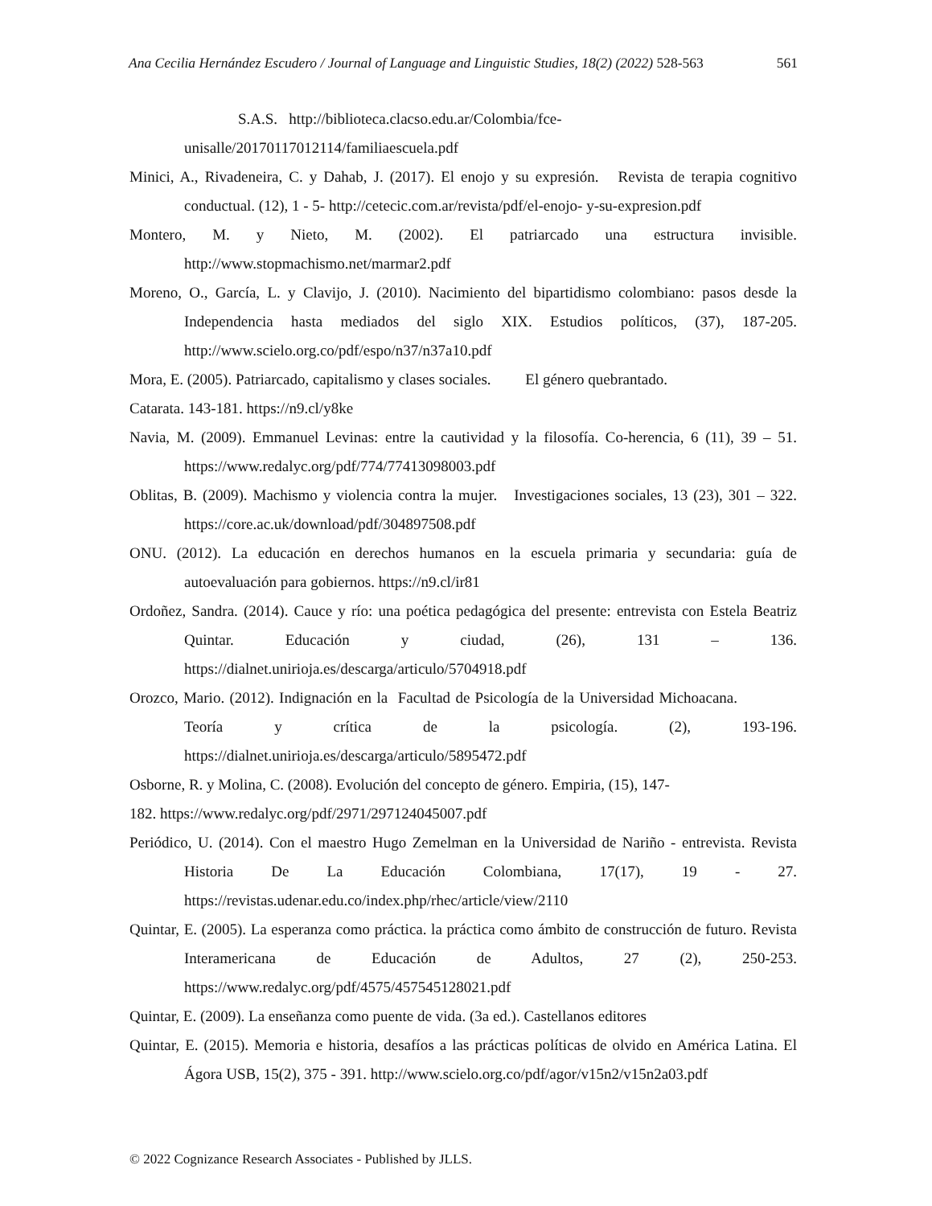Ana Cecilia Hernández Escudero / Journal of Language and Linguistic Studies, 18(2) (2022) 528-563 561
S.A.S. http://biblioteca.clacso.edu.ar/Colombia/fce-
unisalle/20170117012114/familiaescuela.pdf
Minici, A., Rivadeneira, C. y Dahab, J. (2017). El enojo y su expresión. Revista de terapia cognitivo conductual. (12), 1 - 5- http://cetecic.com.ar/revista/pdf/el-enojo- y-su-expresion.pdf
Montero, M. y Nieto, M. (2002). El patriarcado una estructura invisible. http://www.stopmachismo.net/marmar2.pdf
Moreno, O., García, L. y Clavijo, J. (2010). Nacimiento del bipartidismo colombiano: pasos desde la Independencia hasta mediados del siglo XIX. Estudios políticos, (37), 187-205. http://www.scielo.org.co/pdf/espo/n37/n37a10.pdf
Mora, E. (2005). Patriarcado, capitalismo y clases sociales. El género quebrantado.
Catarata. 143-181. https://n9.cl/y8ke
Navia, M. (2009). Emmanuel Levinas: entre la cautividad y la filosofía. Co-herencia, 6 (11), 39 – 51. https://www.redalyc.org/pdf/774/77413098003.pdf
Oblitas, B. (2009). Machismo y violencia contra la mujer. Investigaciones sociales, 13 (23), 301 – 322. https://core.ac.uk/download/pdf/304897508.pdf
ONU. (2012). La educación en derechos humanos en la escuela primaria y secundaria: guía de autoevaluación para gobiernos. https://n9.cl/ir81
Ordoñez, Sandra. (2014). Cauce y río: una poética pedagógica del presente: entrevista con Estela Beatriz Quintar. Educación y ciudad, (26), 131 – 136. https://dialnet.unirioja.es/descarga/articulo/5704918.pdf
Orozco, Mario. (2012). Indignación en la Facultad de Psicología de la Universidad Michoacana. Teoría y crítica de la psicología. (2), 193-196. https://dialnet.unirioja.es/descarga/articulo/5895472.pdf
Osborne, R. y Molina, C. (2008). Evolución del concepto de género. Empiria, (15), 147-
182. https://www.redalyc.org/pdf/2971/297124045007.pdf
Periódico, U. (2014). Con el maestro Hugo Zemelman en la Universidad de Nariño - entrevista. Revista Historia De La Educación Colombiana, 17(17), 19 - 27. https://revistas.udenar.edu.co/index.php/rhec/article/view/2110
Quintar, E. (2005). La esperanza como práctica. la práctica como ámbito de construcción de futuro. Revista Interamericana de Educación de Adultos, 27 (2), 250-253. https://www.redalyc.org/pdf/4575/457545128021.pdf
Quintar, E. (2009). La enseñanza como puente de vida. (3a ed.). Castellanos editores
Quintar, E. (2015). Memoria e historia, desafíos a las prácticas políticas de olvido en América Latina. El Ágora USB, 15(2), 375 - 391. http://www.scielo.org.co/pdf/agor/v15n2/v15n2a03.pdf
© 2022 Cognizance Research Associates - Published by JLLS.